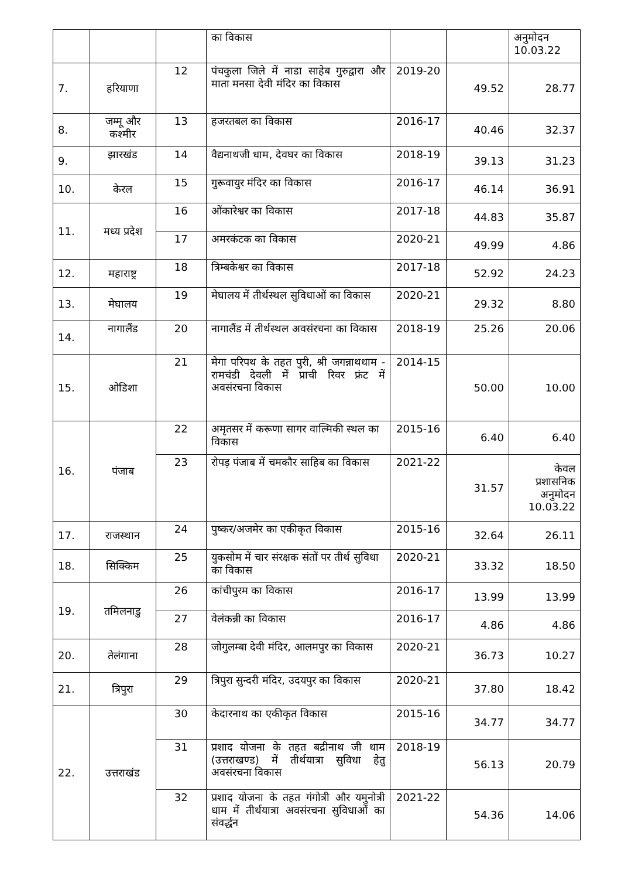| | | | का विकास | | | अनुमोदन 10.03.22 |
| 7. | हरियाणा | 12 | पंचकुला जिले में नाडा साहेब गुरुद्वारा और माता मनसा देवी मंदिर का विकास | 2019-20 | 49.52 | 28.77 |
| 8. | जम्मू और कश्मीर | 13 | हजरतबल का विकास | 2016-17 | 40.46 | 32.37 |
| 9. | झारखंड | 14 | वैद्यनाथजी धाम, देवघर का विकास | 2018-19 | 39.13 | 31.23 |
| 10. | केरल | 15 | गुरूवायुर मंदिर का विकास | 2016-17 | 46.14 | 36.91 |
| 11. | मध्य प्रदेश | 16 | ओंकारेश्वर का विकास | 2017-18 | 44.83 | 35.87 |
| | | 17 | अमरकंटक का विकास | 2020-21 | 49.99 | 4.86 |
| 12. | महाराष्ट्र | 18 | त्रिम्बकेश्वर का विकास | 2017-18 | 52.92 | 24.23 |
| 13. | मेघालय | 19 | मेघालय में तीर्थस्थल सुविधाओं का विकास | 2020-21 | 29.32 | 8.80 |
| 14. | नागालैंड | 20 | नागालैंड में तीर्थस्थल अवसंरचना का विकास | 2018-19 | 25.26 | 20.06 |
| 15. | ओडिशा | 21 | मेगा परिपथ के तहत पुरी, श्री जगन्नाथधाम - रामचंडी देवली में प्राची रिवर फ्रंट में अवसंरचना विकास | 2014-15 | 50.00 | 10.00 |
| 16. | पंजाब | 22 | अमृतसर में करूणा सागर वाल्मिकी स्थल का विकास | 2015-16 | 6.40 | 6.40 |
| | | 23 | रोपड़ पंजाब में चमकौर साहिब का विकास | 2021-22 | 31.57 | केवल प्रशासनिक अनुमोदन 10.03.22 |
| 17. | राजस्थान | 24 | पुष्कर/अजमेर का एकीकृत विकास | 2015-16 | 32.64 | 26.11 |
| 18. | सिक्किम | 25 | युकसोम में चार संरक्षक संतों पर तीर्थ सुविधा का विकास | 2020-21 | 33.32 | 18.50 |
| 19. | तमिलनाडु | 26 | कांचीपुरम का विकास | 2016-17 | 13.99 | 13.99 |
| | | 27 | वेलंकन्नी का विकास | 2016-17 | 4.86 | 4.86 |
| 20. | तेलंगाना | 28 | जोगुलम्बा देवी मंदिर, आलमपुर का विकास | 2020-21 | 36.73 | 10.27 |
| 21. | त्रिपुरा | 29 | त्रिपुरा सुन्दरी मंदिर, उदयपुर का विकास | 2020-21 | 37.80 | 18.42 |
| 22. | उत्तराखंड | 30 | केदारनाथ का एकीकृत विकास | 2015-16 | 34.77 | 34.77 |
| | | 31 | प्रशाद योजना के तहत बद्रीनाथ जी धाम (उत्तराखण्ड) में तीर्थयात्रा सुविधा हेतु अवसंरचना विकास | 2018-19 | 56.13 | 20.79 |
| | | 32 | प्रशाद योजना के तहत गंगोत्री और यमुनोत्री धाम में तीर्थयात्रा अवसंरचना सुविधाओं का संवर्द्धन | 2021-22 | 54.36 | 14.06 |